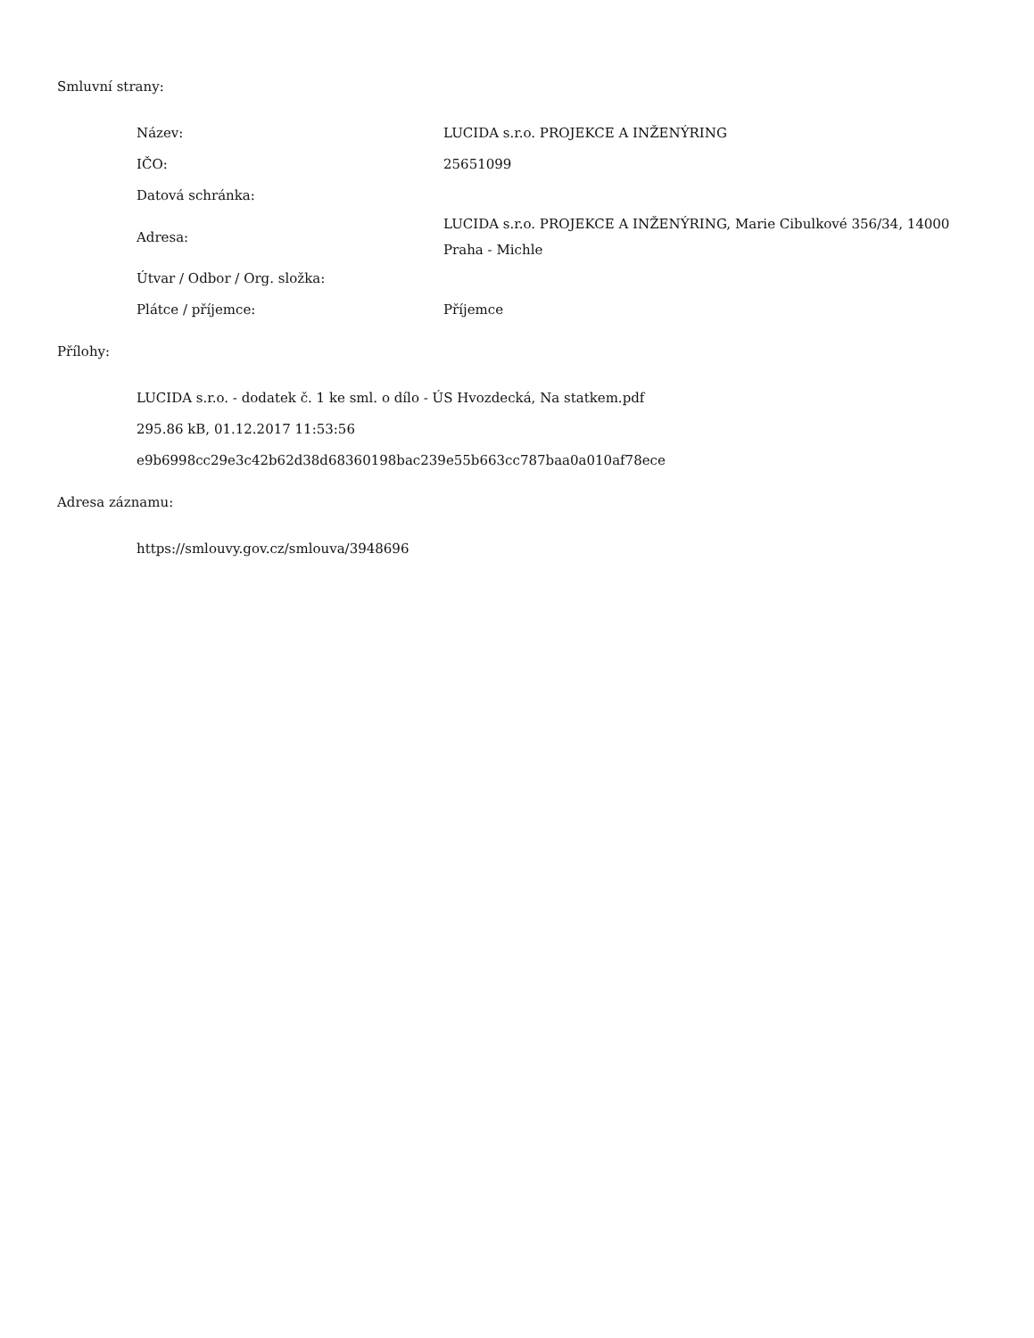Smluvní strany:
| Název: | LUCIDA s.r.o. PROJEKCE A INŽENÝRING |
| IČO: | 25651099 |
| Datová schránka: | |
| Adresa: | LUCIDA s.r.o. PROJEKCE A INŽENÝRING, Marie Cibulkové 356/34, 14000 Praha - Michle |
| Útvar / Odbor / Org. složka: | |
| Plátce / příjemce: | Příjemce |
Přílohy:
LUCIDA s.r.o. - dodatek č. 1 ke sml. o dílo - ÚS Hvozdecká, Na statkem.pdf
295.86 kB, 01.12.2017 11:53:56
e9b6998cc29e3c42b62d38d68360198bac239e55b663cc787baa0a010af78ece
Adresa záznamu:
https://smlouvy.gov.cz/smlouva/3948696